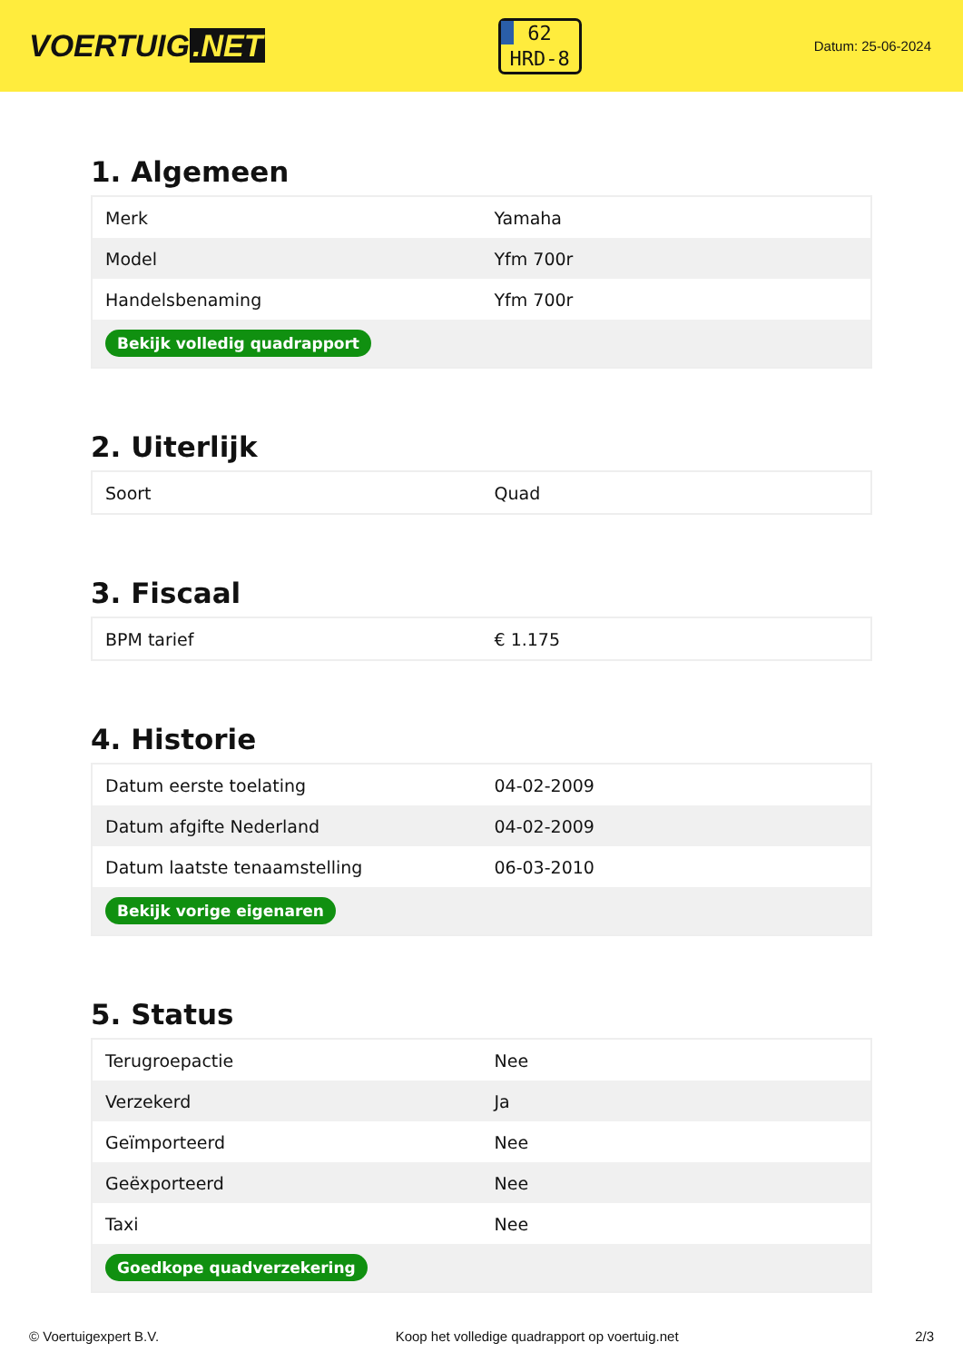VOERTUIG.NET
62
HRD-8
Datum: 25-06-2024
1. Algemeen
| Merk | Yamaha |
| Model | Yfm 700r |
| Handelsbenaming | Yfm 700r |
| Bekijk volledig quadrapport | |
2. Uiterlijk
| Soort | Quad |
3. Fiscaal
| BPM tarief | € 1.175 |
4. Historie
| Datum eerste toelating | 04-02-2009 |
| Datum afgifte Nederland | 04-02-2009 |
| Datum laatste tenaamstelling | 06-03-2010 |
| Bekijk vorige eigenaren | |
5. Status
| Terugroepactie | Nee |
| Verzekerd | Ja |
| Geïmporteerd | Nee |
| Geëxporteerd | Nee |
| Taxi | Nee |
| Goedkope quadverzekering | |
© Voertuigexpert B.V. Koop het volledige quadrapport op voertuig.net 2/3